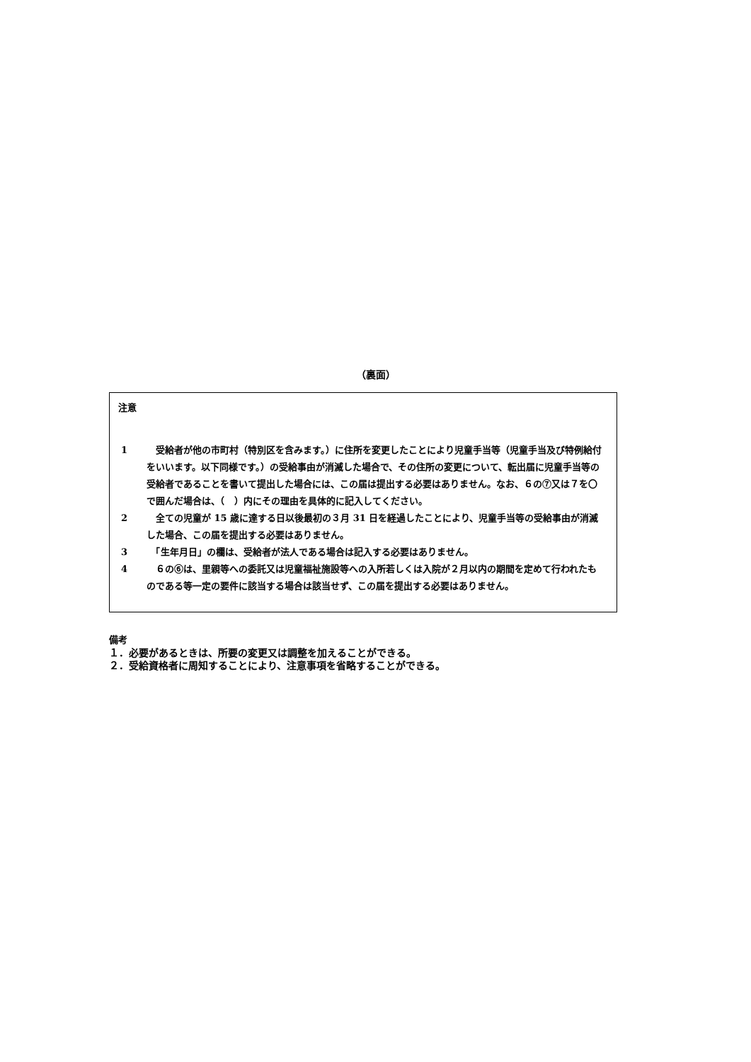（裏面）
注意
1 　受給者が他の市町村（特別区を含みます。）に住所を変更したことにより児童手当等（児童手当及び特例給付をいいます。以下同様です。）の受給事由が消滅した場合で、その住所の変更について、転出届に児童手当等の受給者であることを書いて提出した場合には、この届は提出する必要はありません。なお、６の⑦又は７を〇で囲んだ場合は、（　）内にその理由を具体的に記入してください。
2 　全ての児童が 15 歳に達する日以後最初の３月 31 日を経過したことにより、児童手当等の受給事由が消滅した場合、この届を提出する必要はありません。
3 　「生年月日」の欄は、受給者が法人である場合は記入する必要はありません。
4 　６の⑥は、里親等への委託又は児童福祉施設等への入所若しくは入院が２月以内の期間を定めて行われたものである等一定の要件に該当する場合は該当せず、この届を提出する必要はありません。
備考
１．必要があるときは、所要の変更又は調整を加えることができる。
２．受給資格者に周知することにより、注意事項を省略することができる。